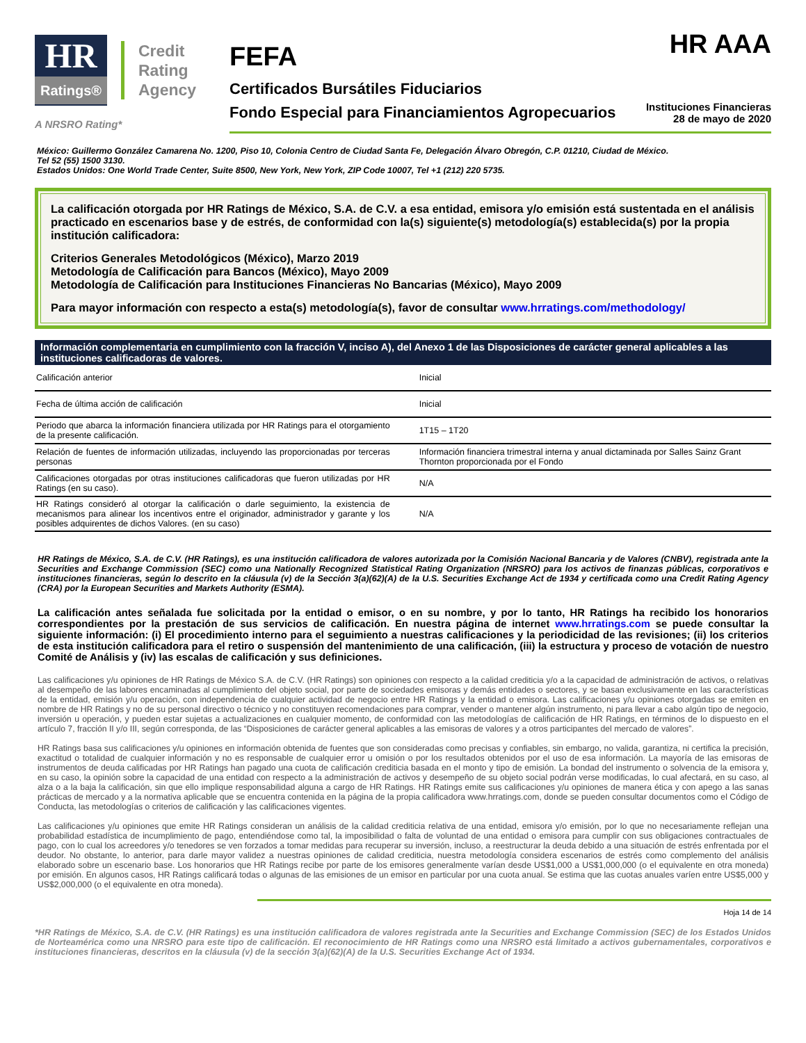HR
Ratings®
Credit
Rating
Agency
A NRSRO Rating*
HR AAA
FEFA
Certificados Bursátiles Fiduciarios
Fondo Especial para Financiamientos Agropecuarios
Instituciones Financieras
28 de mayo de 2020
México: Guillermo González Camarena No. 1200, Piso 10, Colonia Centro de Ciudad Santa Fe, Delegación Álvaro Obregón, C.P. 01210, Ciudad de México.
Tel 52 (55) 1500 3130.
Estados Unidos: One World Trade Center, Suite 8500, New York, New York, ZIP Code 10007, Tel +1 (212) 220 5735.
La calificación otorgada por HR Ratings de México, S.A. de C.V. a esa entidad, emisora y/o emisión está sustentada en el análisis practicado en escenarios base y de estrés, de conformidad con la(s) siguiente(s) metodología(s) establecida(s) por la propia institución calificadora:
Criterios Generales Metodológicos (México), Marzo 2019
Metodología de Calificación para Bancos (México), Mayo 2009
Metodología de Calificación para Instituciones Financieras No Bancarias (México), Mayo 2009
Para mayor información con respecto a esta(s) metodología(s), favor de consultar www.hrratings.com/methodology/
| Información complementaria en cumplimiento con la fracción V, inciso A), del Anexo 1 de las Disposiciones de carácter general aplicables a las instituciones calificadoras de valores. | |
| --- | --- |
| Calificación anterior | Inicial |
| Fecha de última acción de calificación | Inicial |
| Periodo que abarca la información financiera utilizada por HR Ratings para el otorgamiento de la presente calificación. | 1T15 – 1T20 |
| Relación de fuentes de información utilizadas, incluyendo las proporcionadas por terceras personas | Información financiera trimestral interna y anual dictaminada por Salles Sainz Grant Thornton proporcionada por el Fondo |
| Calificaciones otorgadas por otras instituciones calificadoras que fueron utilizadas por HR Ratings (en su caso). | N/A |
| HR Ratings consideró al otorgar la calificación o darle seguimiento, la existencia de mecanismos para alinear los incentivos entre el originador, administrador y garante y los posibles adquirentes de dichos Valores. (en su caso) | N/A |
HR Ratings de México, S.A. de C.V. (HR Ratings), es una institución calificadora de valores autorizada por la Comisión Nacional Bancaria y de Valores (CNBV), registrada ante la Securities and Exchange Commission (SEC) como una Nationally Recognized Statistical Rating Organization (NRSRO) para los activos de finanzas públicas, corporativos e instituciones financieras, según lo descrito en la cláusula (v) de la Sección 3(a)(62)(A) de la U.S. Securities Exchange Act de 1934 y certificada como una Credit Rating Agency (CRA) por la European Securities and Markets Authority (ESMA).
La calificación antes señalada fue solicitada por la entidad o emisor, o en su nombre, y por lo tanto, HR Ratings ha recibido los honorarios correspondientes por la prestación de sus servicios de calificación. En nuestra página de internet www.hrratings.com se puede consultar la siguiente información: (i) El procedimiento interno para el seguimiento a nuestras calificaciones y la periodicidad de las revisiones; (ii) los criterios de esta institución calificadora para el retiro o suspensión del mantenimiento de una calificación, (iii) la estructura y proceso de votación de nuestro Comité de Análisis y (iv) las escalas de calificación y sus definiciones.
Las calificaciones y/u opiniones de HR Ratings de México S.A. de C.V. (HR Ratings) son opiniones con respecto a la calidad crediticia y/o a la capacidad de administración de activos, o relativas al desempeño de las labores encaminadas al cumplimiento del objeto social, por parte de sociedades emisoras y demás entidades o sectores, y se basan exclusivamente en las características de la entidad, emisión y/u operación, con independencia de cualquier actividad de negocio entre HR Ratings y la entidad o emisora. Las calificaciones y/u opiniones otorgadas se emiten en nombre de HR Ratings y no de su personal directivo o técnico y no constituyen recomendaciones para comprar, vender o mantener algún instrumento, ni para llevar a cabo algún tipo de negocio, inversión u operación, y pueden estar sujetas a actualizaciones en cualquier momento, de conformidad con las metodologías de calificación de HR Ratings, en términos de lo dispuesto en el artículo 7, fracción II y/o III, según corresponda, de las “Disposiciones de carácter general aplicables a las emisoras de valores y a otros participantes del mercado de valores”.
HR Ratings basa sus calificaciones y/u opiniones en información obtenida de fuentes que son consideradas como precisas y confiables, sin embargo, no valida, garantiza, ni certifica la precisión, exactitud o totalidad de cualquier información y no es responsable de cualquier error u omisión o por los resultados obtenidos por el uso de esa información. La mayoría de las emisoras de instrumentos de deuda calificadas por HR Ratings han pagado una cuota de calificación crediticia basada en el monto y tipo de emisión. La bondad del instrumento o solvencia de la emisora y, en su caso, la opinión sobre la capacidad de una entidad con respecto a la administración de activos y desempeño de su objeto social podrán verse modificadas, lo cual afectará, en su caso, al alza o a la baja la calificación, sin que ello implique responsabilidad alguna a cargo de HR Ratings. HR Ratings emite sus calificaciones y/u opiniones de manera ética y con apego a las sanas prácticas de mercado y a la normativa aplicable que se encuentra contenida en la página de la propia calificadora www.hrratings.com, donde se pueden consultar documentos como el Código de Conducta, las metodologías o criterios de calificación y las calificaciones vigentes.
Las calificaciones y/u opiniones que emite HR Ratings consideran un análisis de la calidad crediticia relativa de una entidad, emisora y/o emisión, por lo que no necesariamente reflejan una probabilidad estadística de incumplimiento de pago, entendiéndose como tal, la imposibilidad o falta de voluntad de una entidad o emisora para cumplir con sus obligaciones contractuales de pago, con lo cual los acreedores y/o tenedores se ven forzados a tomar medidas para recuperar su inversión, incluso, a reestructurar la deuda debido a una situación de estrés enfrentada por el deudor. No obstante, lo anterior, para darle mayor validez a nuestras opiniones de calidad crediticia, nuestra metodología considera escenarios de estrés como complemento del análisis elaborado sobre un escenario base. Los honorarios que HR Ratings recibe por parte de los emisores generalmente varían desde US$1,000 a US$1,000,000 (o el equivalente en otra moneda) por emisión. En algunos casos, HR Ratings calificará todas o algunas de las emisiones de un emisor en particular por una cuota anual. Se estima que las cuotas anuales varíen entre US$5,000 y US$2,000,000 (o el equivalente en otra moneda).
Hoja 14 de 14
*HR Ratings de México, S.A. de C.V. (HR Ratings) es una institución calificadora de valores registrada ante la Securities and Exchange Commission (SEC) de los Estados Unidos de Norteamérica como una NRSRO para este tipo de calificación. El reconocimiento de HR Ratings como una NRSRO está limitado a activos gubernamentales, corporativos e instituciones financieras, descritos en la cláusula (v) de la sección 3(a)(62)(A) de la U.S. Securities Exchange Act of 1934.